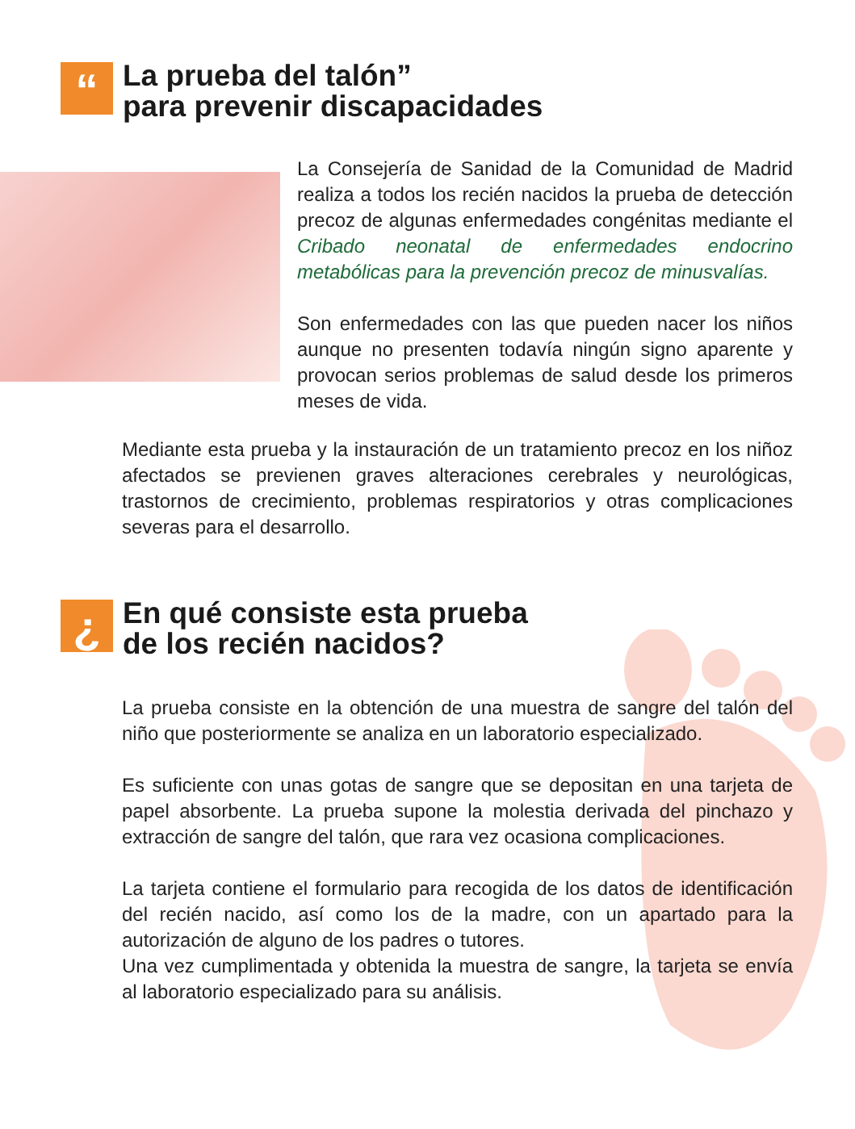“
La prueba del talón”
para prevenir discapacidades
La Consejería de Sanidad de la Comunidad de Madrid realiza a todos los recién nacidos la prueba de detección precoz de algunas enfermedades congénitas mediante el Cribado neonatal de enfermedades endocrino metabólicas para la prevención precoz de minusvalías.
Son enfermedades con las que pueden nacer los niños aunque no presenten todavía ningún signo aparente y provocan serios problemas de salud desde los primeros meses de vida.
Mediante esta prueba y la instauración de un tratamiento precoz en los niñoz afectados se previenen graves alteraciones cerebrales y neurológicas, trastornos de crecimiento, problemas respiratorios y otras complicaciones severas para el desarrollo.
¿
En qué consiste esta prueba
de los recién nacidos?
La prueba consiste en la obtención de una muestra de sangre del talón del niño que posteriormente se analiza en un laboratorio especializado.
Es suficiente con unas gotas de sangre que se depositan en una tarjeta de papel absorbente. La prueba supone la molestia derivada del pinchazo y extracción de sangre del talón, que rara vez ocasiona complicaciones.
La tarjeta contiene el formulario para recogida de los datos de identificación del recién nacido, así como los de la madre, con un apartado para la autorización de alguno de los padres o tutores.
Una vez cumplimentada y obtenida la muestra de sangre, la tarjeta se envía al laboratorio especializado para su análisis.